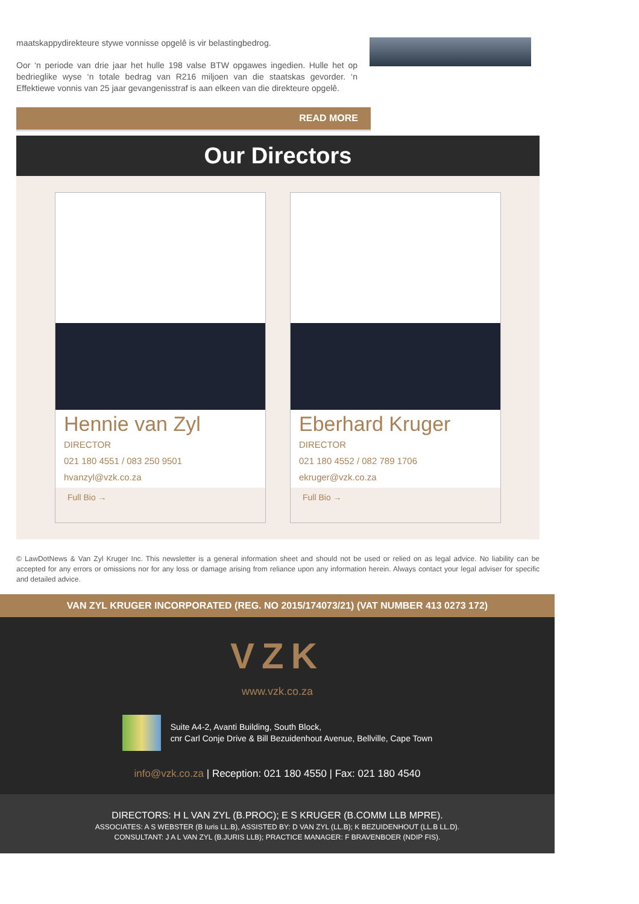maatskappydirekteure stywe vonnisse opgelê is vir belastingbedrog.
Oor ‘n periode van drie jaar het hulle 198 valse BTW opgawes ingedien. Hulle het op bedrieglike wyse ‘n totale bedrag van R216 miljoen van die staatskas gevorder. ‘n Effektiewe vonnis van 25 jaar gevangenisstraf is aan elkeen van die direkteure opgelê.
READ MORE
Our Directors
Hennie van Zyl
DIRECTOR
021 180 4551 / 083 250 9501
hvanzyl@vzk.co.za
Full Bio →
Eberhard Kruger
DIRECTOR
021 180 4552 / 082 789 1706
ekruger@vzk.co.za
Full Bio →
© LawDotNews & Van Zyl Kruger Inc. This newsletter is a general information sheet and should not be used or relied on as legal advice. No liability can be accepted for any errors or omissions nor for any loss or damage arising from reliance upon any information herein. Always contact your legal adviser for specific and detailed advice.
VAN ZYL KRUGER INCORPORATED (REG. NO 2015/174073/21) (VAT NUMBER 413 0273 172)
VZK
www.vzk.co.za
Suite A4-2, Avanti Building, South Block,
cnr Carl Conje Drive & Bill Bezuidenhout Avenue, Bellville, Cape Town
info@vzk.co.za | Reception: 021 180 4550 | Fax: 021 180 4540
DIRECTORS: H L VAN ZYL (B.PROC); E S KRUGER (B.COMM LLB MPRE).
ASSOCIATES: A S WEBSTER (B Iuris LL.B), ASSISTED BY: D VAN ZYL (LL.B); K BEZUIDENHOUT (LL.B LL.D).
CONSULTANT: J A L VAN ZYL (B.JURIS LLB); PRACTICE MANAGER: F BRAVENBOER (NDIP FIS).